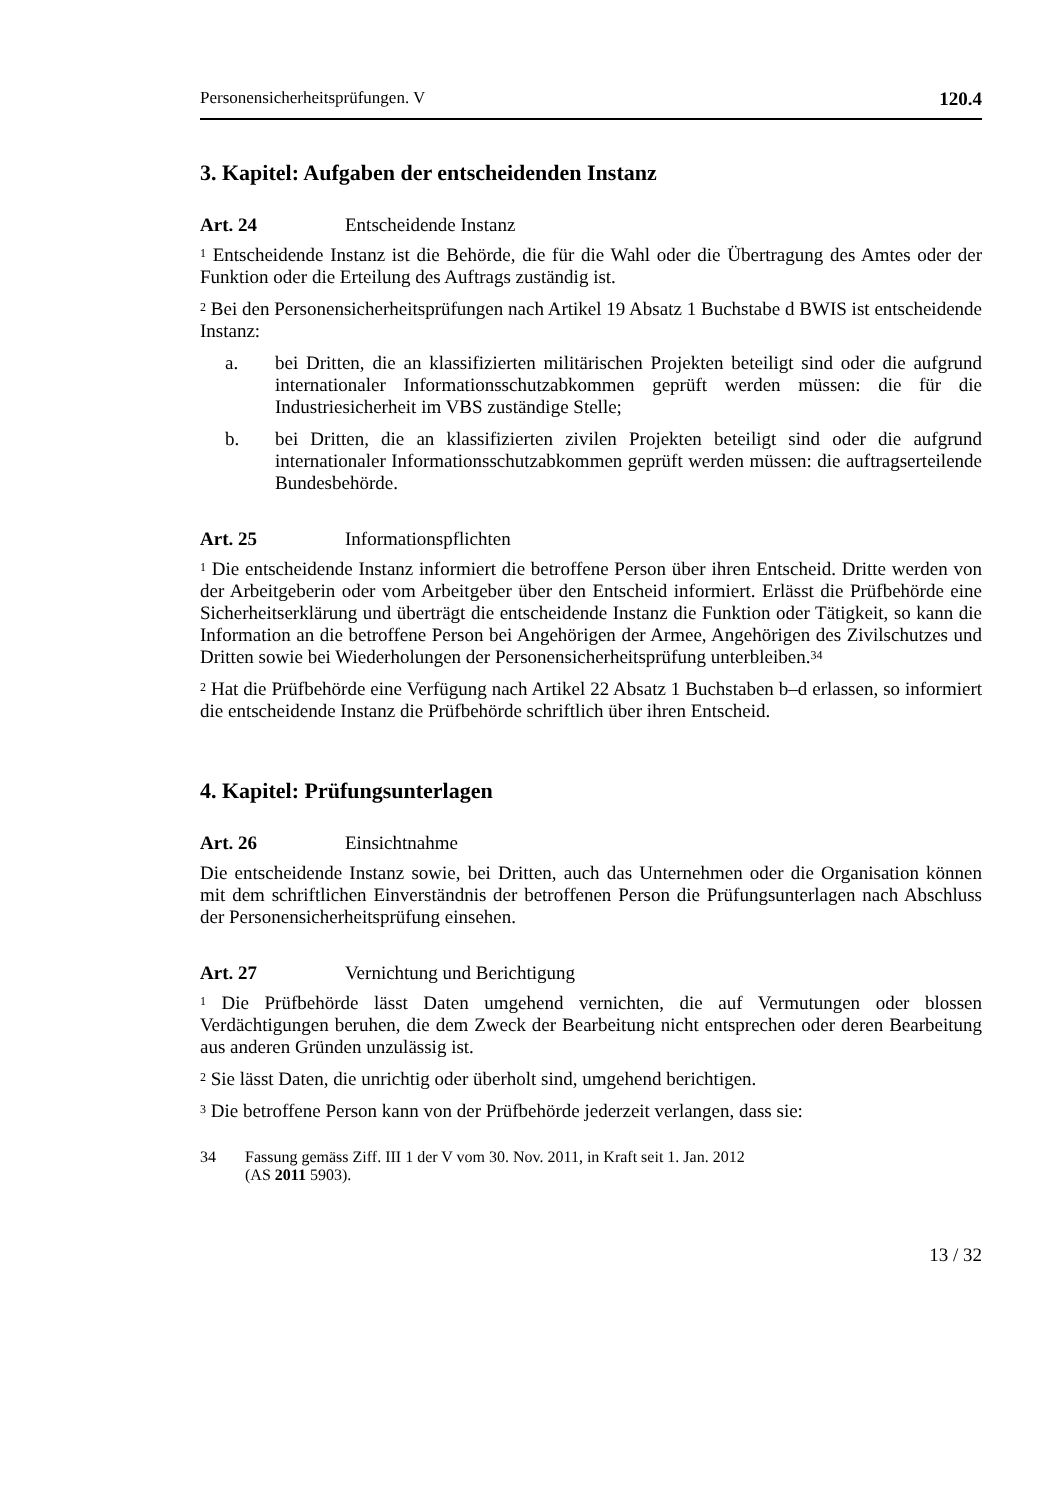Personensicherheitsprüfungen. V 120.4
3. Kapitel: Aufgaben der entscheidenden Instanz
Art. 24 Entscheidende Instanz
<sup>1</sup> Entscheidende Instanz ist die Behörde, die für die Wahl oder die Übertragung des Amtes oder der Funktion oder die Erteilung des Auftrags zuständig ist.
<sup>2</sup> Bei den Personensicherheitsprüfungen nach Artikel 19 Absatz 1 Buchstabe d BWIS ist entscheidende Instanz:
a. bei Dritten, die an klassifizierten militärischen Projekten beteiligt sind oder die aufgrund internationaler Informationsschutzabkommen geprüft werden müssen: die für die Industriesicherheit im VBS zuständige Stelle;
b. bei Dritten, die an klassifizierten zivilen Projekten beteiligt sind oder die auf­grund internationaler Informationsschutzabkommen geprüft werden müssen: die auftragserteilende Bundesbehörde.
Art. 25 Informationspflichten
<sup>1</sup> Die entscheidende Instanz informiert die betroffene Person über ihren Entscheid. Dritte werden von der Arbeitgeberin oder vom Arbeitgeber über den Entscheid infor­miert. Erlässt die Prüfbehörde eine Sicherheitserklärung und überträgt die entschei­dende Instanz die Funktion oder Tätigkeit, so kann die Information an die betroffene Person bei Angehörigen der Armee, Angehörigen des Zivilschutzes und Dritten sowie bei Wiederholungen der Personensicherheitsprüfung unterbleiben.<sup>34</sup>
<sup>2</sup> Hat die Prüfbehörde eine Verfügung nach Artikel 22 Absatz 1 Buchstaben b–d er­lassen, so informiert die entscheidende Instanz die Prüfbehörde schriftlich über ihren Entscheid.
4. Kapitel: Prüfungsunterlagen
Art. 26 Einsichtnahme
Die entscheidende Instanz sowie, bei Dritten, auch das Unternehmen oder die Orga­nisation können mit dem schriftlichen Einverständnis der betroffenen Person die Prü­fungsunterlagen nach Abschluss der Personensicherheitsprüfung einsehen.
Art. 27 Vernichtung und Berichtigung
<sup>1</sup> Die Prüfbehörde lässt Daten umgehend vernichten, die auf Vermutungen oder blos­sen Verdächtigungen beruhen, die dem Zweck der Bearbeitung nicht entsprechen oder deren Bearbeitung aus anderen Gründen unzulässig ist.
<sup>2</sup> Sie lässt Daten, die unrichtig oder überholt sind, umgehend berichtigen.
<sup>3</sup> Die betroffene Person kann von der Prüfbehörde jederzeit verlangen, dass sie:
34 Fassung gemäss Ziff. III 1 der V vom 30. Nov. 2011, in Kraft seit 1. Jan. 2012
(AS 2011 5903).
13 / 32